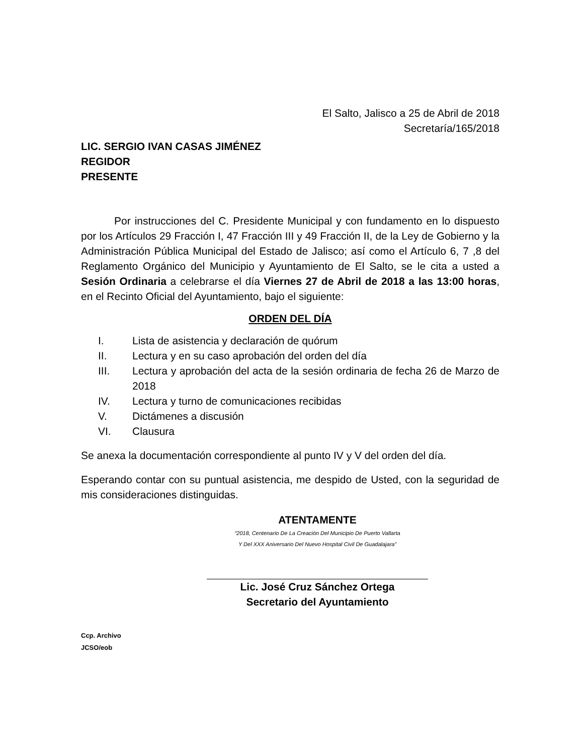El Salto, Jalisco a 25 de Abril de 2018
Secretaría/165/2018
LIC. SERGIO IVAN CASAS JIMÉNEZ
REGIDOR
PRESENTE
Por instrucciones del C. Presidente Municipal y con fundamento en lo dispuesto por los Artículos 29 Fracción I, 47 Fracción III y 49 Fracción II, de la Ley de Gobierno y la Administración Pública Municipal del Estado de Jalisco; así como el Artículo 6, 7 ,8 del Reglamento Orgánico del Municipio y Ayuntamiento de El Salto, se le cita a usted a Sesión Ordinaria a celebrarse el día Viernes 27 de Abril de 2018 a las 13:00 horas, en el Recinto Oficial del Ayuntamiento, bajo el siguiente:
ORDEN DEL DÍA
I. Lista de asistencia y declaración de quórum
II. Lectura y en su caso aprobación del orden del día
III. Lectura y aprobación del acta de la sesión ordinaria de fecha 26 de Marzo de 2018
IV. Lectura y turno de comunicaciones recibidas
V. Dictámenes a discusión
VI. Clausura
Se anexa la documentación correspondiente al punto IV y V del orden del día.
Esperando contar con su puntual asistencia, me despido de Usted, con la seguridad de mis consideraciones distinguidas.
ATENTAMENTE
“2018, Centenario De La Creación Del Municipio De Puerto Vallarta
Y Del XXX Aniversario Del Nuevo Hospital Civil De Guadalajara”
Lic. José Cruz Sánchez Ortega
Secretario del Ayuntamiento
Ccp. Archivo
JCSO/eob